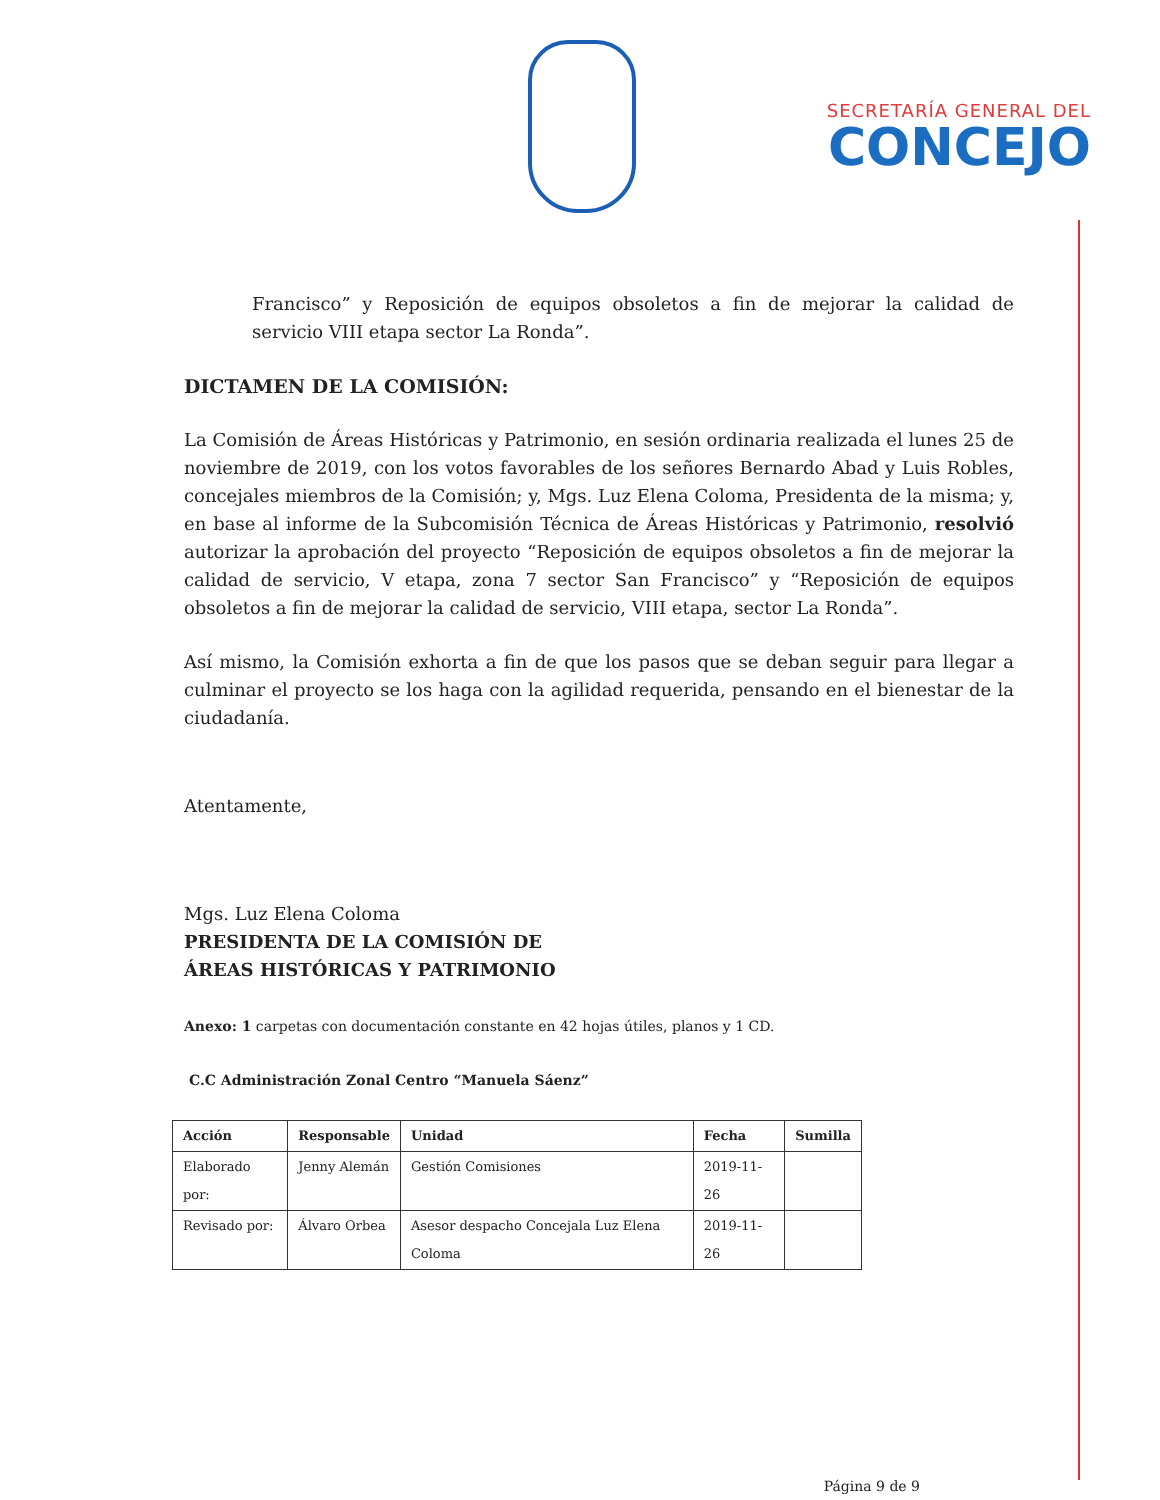SECRETARÍA GENERAL DEL
CONCEJO
Francisco” y Reposición de equipos obsoletos a fin de mejorar la calidad de servicio VIII etapa sector La Ronda”.
DICTAMEN DE LA COMISIÓN:
La Comisión de Áreas Históricas y Patrimonio, en sesión ordinaria realizada el lunes 25 de noviembre de 2019, con los votos favorables de los señores Bernardo Abad y Luis Robles, concejales miembros de la Comisión; y, Mgs. Luz Elena Coloma, Presidenta de la misma; y, en base al informe de la Subcomisión Técnica de Áreas Históricas y Patrimonio, resolvió autorizar la aprobación del proyecto “Reposición de equipos obsoletos a fin de mejorar la calidad de servicio, V etapa, zona 7 sector San Francisco” y “Reposición de equipos obsoletos a fin de mejorar la calidad de servicio, VIII etapa, sector La Ronda”.
Así mismo, la Comisión exhorta a fin de que los pasos que se deban seguir para llegar a culminar el proyecto se los haga con la agilidad requerida, pensando en el bienestar de la ciudadanía.
Atentamente,
Mgs. Luz Elena Coloma
PRESIDENTA DE LA COMISIÓN DE
ÁREAS HISTÓRICAS Y PATRIMONIO
Anexo: 1 carpetas con documentación constante en 42 hojas útiles, planos y 1 CD.
C.C Administración Zonal Centro “Manuela Sáenz”
| Acción | Responsable | Unidad | Fecha | Sumilla |
| --- | --- | --- | --- | --- |
| Elaborado por: | Jenny Alemán | Gestión Comisiones | 2019-11-26 | |
| Revisado por: | Álvaro Orbea | Asesor despacho Concejala Luz Elena Coloma | 2019-11-26 | |
Página 9 de 9